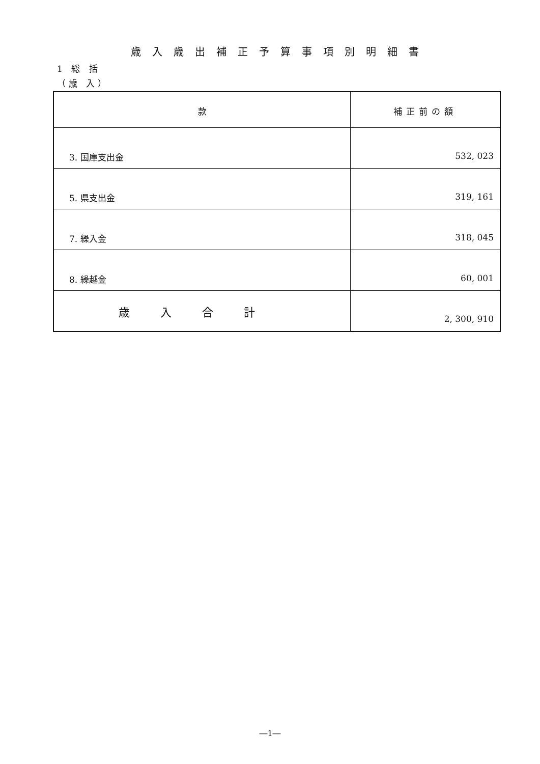歳入歳出補正予算事項別明細書
1 総 括
（歳 入）
| 款 | 補正前の額 |
| --- | --- |
| 3. 国庫支出金 | 532, 023 |
| 5. 県支出金 | 319, 161 |
| 7. 繰入金 | 318, 045 |
| 8. 繰越金 | 60, 001 |
| 歳入合計 | 2, 300, 910 |
―1―